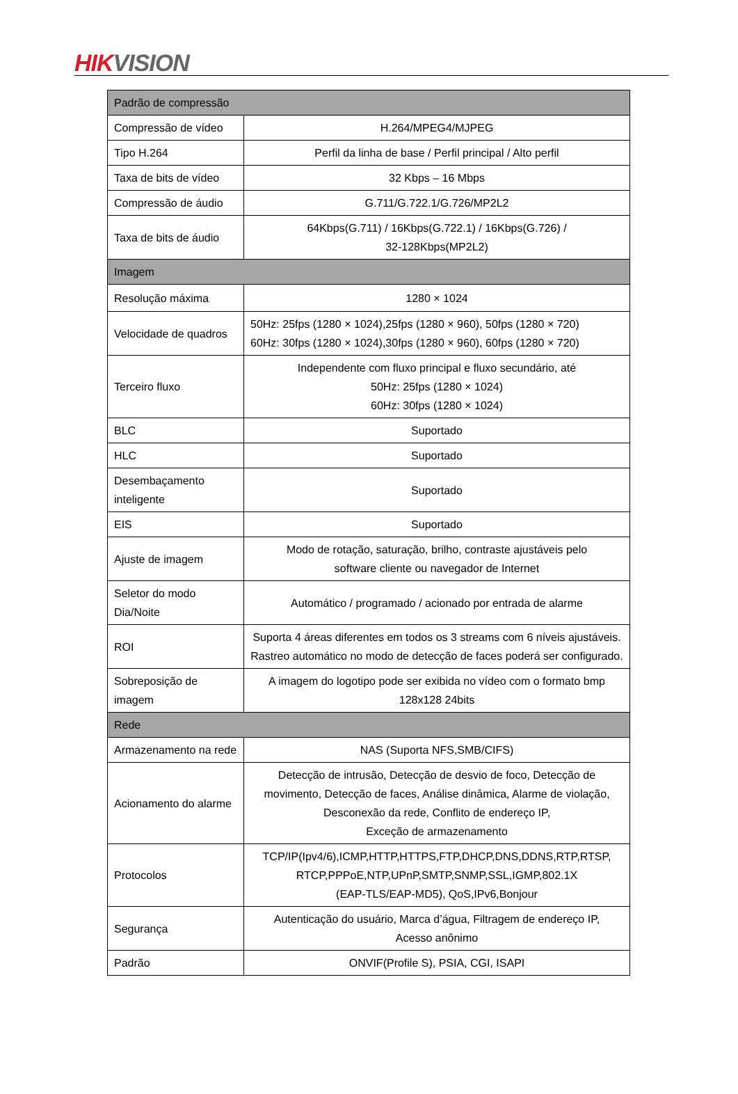HIK VISION
| Padrão de compressão | |
| Compressão de vídeo | H.264/MPEG4/MJPEG |
| Tipo H.264 | Perfil da linha de base / Perfil principal / Alto perfil |
| Taxa de bits de vídeo | 32 Kbps – 16 Mbps |
| Compressão de áudio | G.711/G.722.1/G.726/MP2L2 |
| Taxa de bits de áudio | 64Kbps(G.711) / 16Kbps(G.722.1) / 16Kbps(G.726) / 32-128Kbps(MP2L2) |
| Imagem | |
| Resolução máxima | 1280 × 1024 |
| Velocidade de quadros | 50Hz: 25fps (1280 × 1024),25fps (1280 × 960), 50fps (1280 × 720) 60Hz: 30fps (1280 × 1024),30fps (1280 × 960), 60fps (1280 × 720) |
| Terceiro fluxo | Independente com fluxo principal e fluxo secundário, até 50Hz: 25fps (1280 × 1024) 60Hz: 30fps (1280 × 1024) |
| BLC | Suportado |
| HLC | Suportado |
| Desembaçamento inteligente | Suportado |
| EIS | Suportado |
| Ajuste de imagem | Modo de rotação, saturação, brilho, contraste ajustáveis pelo software cliente ou navegador de Internet |
| Seletor do modo Dia/Noite | Automático / programado / acionado por entrada de alarme |
| ROI | Suporta 4 áreas diferentes em todos os 3 streams com 6 níveis ajustáveis. Rastreo automático no modo de detecção de faces poderá ser configurado. |
| Sobreposição de imagem | A imagem do logotipo pode ser exibida no vídeo com o formato bmp 128x128 24bits |
| Rede | |
| Armazenamento na rede | NAS (Suporta NFS,SMB/CIFS) |
| Acionamento do alarme | Detecção de intrusão, Detecção de desvio de foco, Detecção de movimento, Detecção de faces, Análise dinâmica, Alarme de violação, Desconexão da rede, Conflito de endereço IP, Exceção de armazenamento |
| Protocolos | TCP/IP(Ipv4/6),ICMP,HTTP,HTTPS,FTP,DHCP,DNS,DDNS,RTP,RTSP, RTCP,PPPoE,NTP,UPnP,SMTP,SNMP,SSL,IGMP,802.1X (EAP-TLS/EAP-MD5), QoS,IPv6,Bonjour |
| Segurança | Autenticação do usuário, Marca d’água, Filtragem de endereço IP, Acesso anônimo |
| Padrão | ONVIF(Profile S), PSIA, CGI, ISAPI |